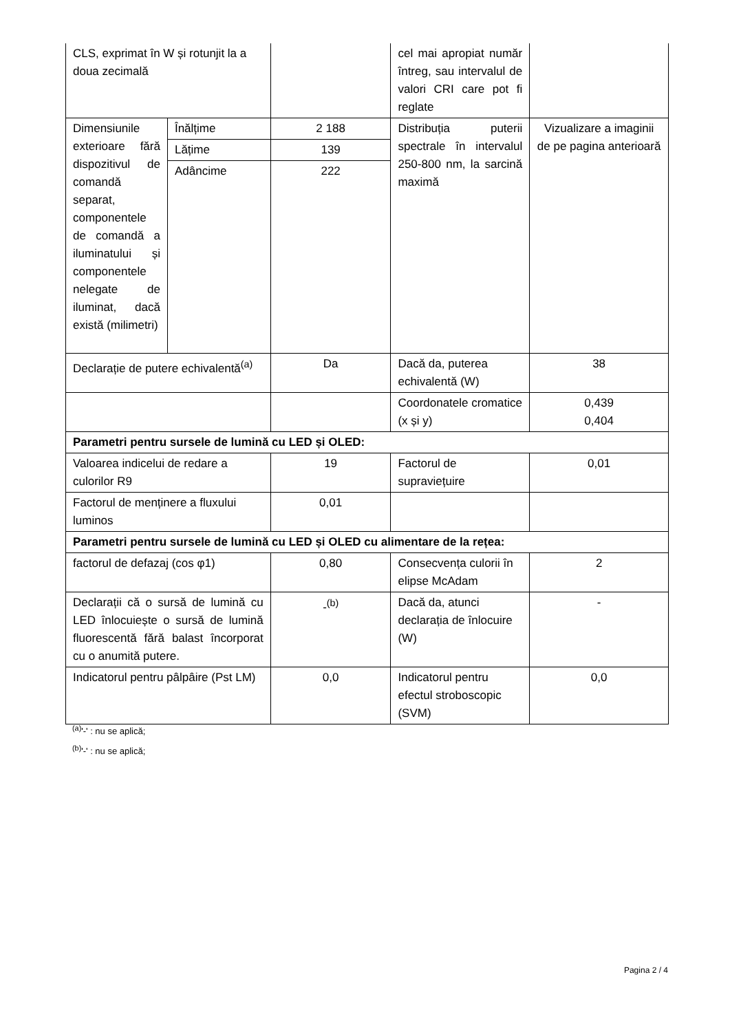| CLS, exprimat în W și rotunjit la a doua zecimală | | | cel mai apropiat număr întreg, sau intervalul de valori CRI care pot fi reglate | |
| Dimensiunile exterioare fără dispozitivul de comandă separat, componentele de comandă a iluminatului și componentele nelegate de iluminat, dacă există (milimetri) | Înălțime | 2 188 | Distribuția puterii spectrale în intervalul 250-800 nm, la sarcină maximă | Vizualizare a imaginii de pe pagina anterioară |
| | Lățime | 139 | | |
| | Adâncime | 222 | | |
| Declarație de putere echivalentă<sup>(a)</sup> | | Da | Dacă da, puterea echivalentă (W) | 38 |
| | | | Coordonatele cromatice (x și y) | 0,439 0,404 |
| Parametri pentru sursele de lumină cu LED și OLED: | | | | |
| Valoarea indicelui de redare a culorilor R9 | | 19 | Factorul de supraviețuire | 0,01 |
| Factorul de menținere a fluxului luminos | | 0,01 | | |
| Parametri pentru sursele de lumină cu LED și OLED cu alimentare de la rețea: | | | | |
| factorul de defazaj (cos φ1) | | 0,80 | Consecvența culorii în elipse McAdam | 2 |
| Declarații că o sursă de lumină cu LED înlocuiește o sursă de lumină fluorescentă fără balast încorporat cu o anumită putere. | | -<sup>(b)</sup> | Dacă da, atunci declarația de înlocuire (W) | - |
| Indicatorul pentru pâlpâire (Pst LM) | | 0,0 | Indicatorul pentru efectul stroboscopic (SVM) | 0,0 |
<sup>(a)</sup> '-' : nu se aplică;
<sup>(b)</sup> '-' : nu se aplică;
Pagina 2 / 4